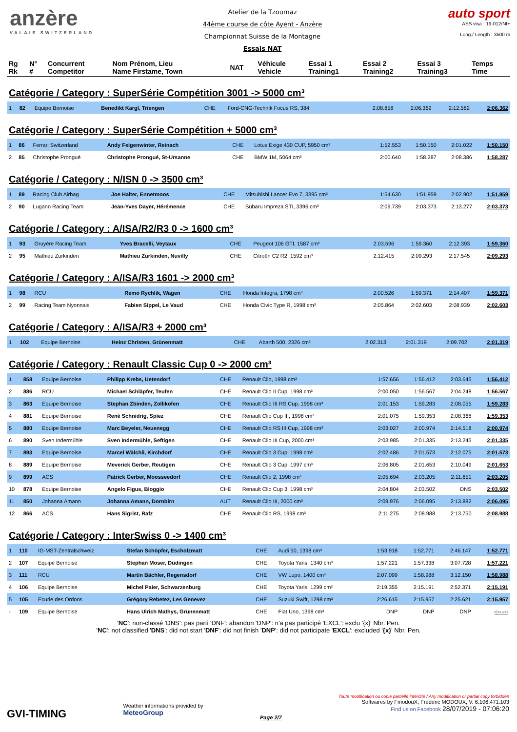anzère
VALAIS SWITZERLAND
Atelier de la Tzoumaz
44ème course de côte Ayent - Anzère
Championnat Suisse de la Montagne
Essais NAT
auto sport
ASS visa : 19-012/NI+
Long./ Length : 3500 m
| Rg Rk | N° # | Concurrent Competitor | Nom Prénom, Lieu Name Firstame, Town | NAT | Véhicule Vehicle | Essai 1 Training1 | Essai 2 Training2 | Essai 3 Training3 | Temps Time |
| --- | --- | --- | --- | --- | --- | --- | --- | --- | --- |
Catégorie / Category : SuperSérie Compétition 3001 -> 5000 cm³
| 1 | 82 | Equipe Bernoise | Benedikt Kargl, Triengen | CHE | Ford-CNG-Technik Focus RS, 384 | 2:08.858 | 2:06.362 | 2:12.582 | 2:06.362 |
Catégorie / Category : SuperSérie Compétition + 5000 cm³
| 1 | 86 | Ferrari Switzerland | Andy Feigenwinter, Reinach | CHE | Lotus Exige 430 CUP, 5950 cm³ | 1:52.553 | 1:50.150 | 2:01.022 | 1:50.150 |
| 2 | 85 | Christophe Prongué | Christophe Prongué, St-Ursanne | CHE | BMW 1M, 5064 cm³ | 2:00.640 | 1:58.287 | 2:08.386 | 1:58.287 |
Catégorie / Category : N/ISN 0 -> 3500 cm³
| 1 | 89 | Racing Club Airbag | Joe Halter, Ennetmoos | CHE | Mitsubishi Lancer Evo 7, 3395 cm³ | 1:54.630 | 1:51.959 | 2:02.902 | 1:51.959 |
| 2 | 90 | Lugano Racing Team | Jean-Yves Dayer, Hérémence | CHE | Subaru Impreza STI, 3396 cm³ | 2:09.739 | 2:03.373 | 2:13.277 | 2:03.373 |
Catégorie / Category : A/ISA/R2/R3 0 -> 1600 cm³
| 1 | 93 | Gruyère Racing Team | Yves Bracelli, Veytaux | CHE | Peugeot 106 GTI, 1587 cm³ | 2:03.596 | 1:59.360 | 2:12.393 | 1:59.360 |
| 2 | 95 | Mathieu Zurkinden | Mathieu Zurkinden, Nuvilly | CHE | Citroën C2 R2, 1592 cm³ | 2:12.415 | 2:09.293 | 2:17.545 | 2:09.293 |
Catégorie / Category : A/ISA/R3 1601 -> 2000 cm³
| 1 | 98 | RCU | Remo Rychlik, Wagen | CHE | Honda Integra, 1798 cm³ | 2:00.526 | 1:59.371 | 2:14.407 | 1:59.371 |
| 2 | 99 | Racing Team Nyonnais | Fabien Sippel, Le Vaud | CHE | Honda Civic Type R, 1998 cm³ | 2:05.864 | 2:02.603 | 2:08.939 | 2:02.603 |
Catégorie / Category : A/ISA/R3 + 2000 cm³
| 1 | 102 | Equipe Bernoise | Heinz Christen, Grünenmatt | CHE | Abarth 500, 2326 cm³ | 2:02.313 | 2:01.319 | 2:09.702 | 2:01.319 |
Catégorie / Category : Renault Classic Cup 0 -> 2000 cm³
| 1 | 858 | Equipe Bernoise | Philipp Krebs, Uetendorf | CHE | Renault Clio, 1998 cm³ | 1:57.656 | 1:56.412 | 2:03.645 | 1:56.412 |
| 2 | 886 | RCU | Michael Schläpfer, Teufen | CHE | Renault Clio II Cup, 1998 cm³ | 2:00.050 | 1:56.567 | 2:04.248 | 1:56.567 |
| 3 | 863 | Equipe Bernoise | Stephan Zbinden, Zollikofen | CHE | Renault Clio III RS Cup, 1998 cm³ | 2:01.153 | 1:59.283 | 2:08.055 | 1:59.283 |
| 4 | 881 | Equipe Bernoise | René Schnidrig, Spiez | CHE | Renault Clio Cup III, 1998 cm³ | 2:01.075 | 1:59.353 | 2:08.368 | 1:59.353 |
| 5 | 880 | Equipe Bernoise | Marc Beyeler, Neuenegg | CHE | Renault Clio RS III Cup, 1998 cm³ | 2:03.027 | 2:00.974 | 2:14.518 | 2:00.974 |
| 6 | 890 | Sven Indermühle | Sven Indermühle, Seftigen | CHE | Renault Clio III Cup, 2000 cm³ | 2:03.985 | 2:01.335 | 2:13.245 | 2:01.335 |
| 7 | 893 | Equipe Bernoise | Marcel Wälchli, Kirchdorf | CHE | Renault Clio 3 Cup, 1998 cm³ | 2:02.486 | 2:01.573 | 2:12.075 | 2:01.573 |
| 8 | 889 | Equipe Bernoise | Meverick Gerber, Reutigen | CHE | Renault Clio 3 Cup, 1997 cm³ | 2:06.805 | 2:01.653 | 2:10.049 | 2:01.653 |
| 9 | 899 | ACS | Patrick Gerber, Moosseedorf | CHE | Renault Clio 2, 1998 cm³ | 2:05.694 | 2:03.205 | 2:11.651 | 2:03.205 |
| 10 | 878 | Equipe Bernoise | Angelo Figus, Bioggio | CHE | Renault Clio Cup 3, 1998 cm³ | 2:04.804 | 2:03.502 | DNS | 2:03.502 |
| 11 | 850 | Johanna Amann | Johanna Amann, Dornbirn | AUT | Renault Clio III, 2000 cm³ | 2:09.976 | 2:06.095 | 2:13.882 | 2:06.095 |
| 12 | 866 | ACS | Hans Sigrist, Rafz | CHE | Renault Clio RS, 1998 cm³ | 2:11.275 | 2:08.988 | 2:13.750 | 2:08.988 |
Catégorie / Category : InterSwiss 0 -> 1400 cm³
| 1 | 110 | IG-MST-Zentralschweiz | Stefan Schöpfer, Escholzmatt | CHE | Audi 50, 1398 cm³ | 1:53.918 | 1:52.771 | 2:46.147 | 1:52.771 |
| 2 | 107 | Equipe Bernoise | Stephan Moser, Düdingen | CHE | Toyota Yaris, 1340 cm³ | 1:57.221 | 1:57.338 | 3:07.728 | 1:57.221 |
| 3 | 111 | RCU | Martin Bächler, Regensdorf | CHE | VW Lupo, 1400 cm³ | 2:07.099 | 1:58.988 | 3:12.150 | 1:58.988 |
| 4 | 106 | Equipe Bernoise | Michel Paier, Schwarzenburg | CHE | Toyota Yaris, 1299 cm³ | 2:19.355 | 2:15.191 | 2:52.371 | 2:15.191 |
| 5 | 105 | Ecurie des Ordons | Grégory Rebetez, Les Genevez | CHE | Suzuki Swift, 1298 cm³ | 2:26.615 | 2:15.957 | 2:25.621 | 2:15.957 |
| - | 109 | Equipe Bernoise | Hans Ulrich Mathys, Grünenmatt | CHE | Fiat Uno, 1398 cm³ | DNP | DNP | DNP | -:--.--- |
'NC': non-classé 'DNS': pas parti 'DNF': abandon 'DNP': n'a pas participé 'EXCL': exclu '{x}' Nbr. Pen.
'NC': not classified 'DNS': did not start 'DNF': did not finish 'DNP': did not participate 'EXCL': excluded '{x}' Nbr. Pen.
GVI-TIMING
Weather informations provided by
MeteoGroup
Page 2/7
Toute modification ou copie partielle interdite / Any modification or partial copy forbidden
Softwares by FmodouX, Frédéric MODOUX, V. 6.106.471.103
Find us on Facebook 28/07/2019 - 07:06:20